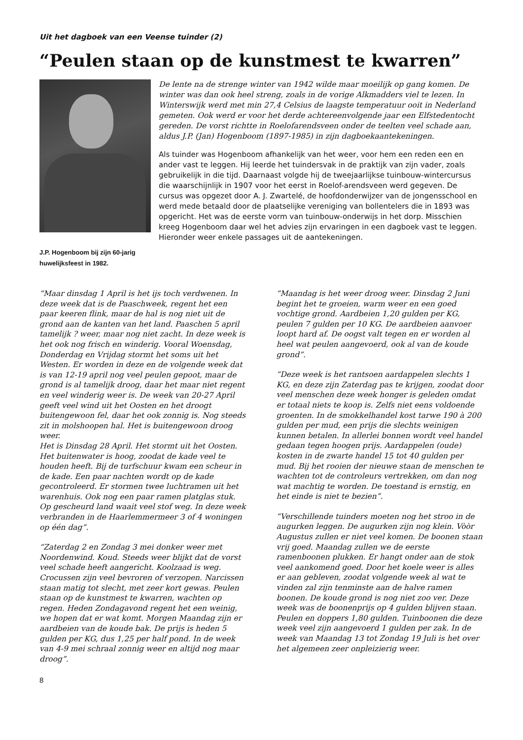Uit het dagboek van een Veense tuinder (2)
“Peulen staan op de kunstmest te kwarren”
J.P. Hogenboom bij zijn 60-jarig huwelijksfeest in 1982.
De lente na de strenge winter van 1942 wilde maar moeilijk op gang komen. De winter was dan ook heel streng, zoals in de vorige Alkmadders viel te lezen. In Winterswijk werd met min 27,4 Celsius de laagste temperatuur ooit in Nederland gemeten. Ook werd er voor het derde achtereenvolgende jaar een Elfstedentocht gereden. De vorst richtte in Roelofarendsveen onder de teelten veel schade aan, aldus J.P. (Jan) Hogenboom (1897-1985) in zijn dagboekaantekeningen.
Als tuinder was Hogenboom afhankelijk van het weer, voor hem een reden een en ander vast te leggen. Hij leerde het tuindersvak in de praktijk van zijn vader, zoals gebruikelijk in die tijd. Daarnaast volgde hij de tweejaarlijkse tuinbouw-wintercursus die waarschijnlijk in 1907 voor het eerst in Roelof-arendsveen werd gegeven. De cursus was opgezet door A. J. Zwartelé, de hoofdonderwijzer van de jongensschool en werd mede betaald door de plaatselijke vereniging van bollentelers die in 1893 was opgericht. Het was de eerste vorm van tuinbouw-onderwijs in het dorp. Misschien kreeg Hogenboom daar wel het advies zijn ervaringen in een dagboek vast te leggen. Hieronder weer enkele passages uit de aantekeningen.
“Maar dinsdag 1 April is het ijs toch verdwenen. In deze week dat is de Paaschweek, regent het een paar keeren flink, maar de hal is nog niet uit de grond aan de kanten van het land. Paaschen 5 april tamelijk ? weer, maar nog niet zacht. In deze week is het ook nog frisch en winderig. Vooral Woensdag, Donderdag en Vrijdag stormt het soms uit het Westen. Er worden in deze en de volgende week dat is van 12-19 april nog veel peulen gepoot, maar de grond is al tamelijk droog, daar het maar niet regent en veel winderig weer is. De week van 20-27 April geeft veel wind uit het Oosten en het droogt buitengewoon fel, daar het ook zonnig is. Nog steeds zit in molshoopen hal. Het is buitengewoon droog weer.
Het is Dinsdag 28 April. Het stormt uit het Oosten. Het buitenwater is hoog, zoodat de kade veel te houden heeft. Bij de turfschuur kwam een scheur in de kade. Een paar nachten wordt op de kade gecontroleerd. Er stormen twee luchtramen uit het warenhuis. Ook nog een paar ramen platglas stuk. Op gescheurd land waait veel stof weg. In deze week verbranden in de Haarlemmermeer 3 of 4 woningen op één dag”.
“Zaterdag 2 en Zondag 3 mei donker weer met Noordenwind. Koud. Steeds weer blijkt dat de vorst veel schade heeft aangericht. Koolzaad is weg. Crocussen zijn veel bevroren of verzopen. Narcissen staan matig tot slecht, met zeer kort gewas. Peulen staan op de kunstmest te kwarren, wachten op regen. Heden Zondagavond regent het een weinig, we hopen dat er wat komt. Morgen Maandag zijn er aardbeien van de koude bak. De prijs is heden 5 gulden per KG, dus 1,25 per half pond. In de week van 4-9 mei schraal zonnig weer en altijd nog maar droog”.
“Maandag is het weer droog weer. Dinsdag 2 Juni begint het te groeien, warm weer en een goed vochtige grond. Aardbeien 1,20 gulden per KG, peulen 7 gulden per 10 KG. De aardbeien aanvoer loopt hard af. De oogst valt tegen en er worden al heel wat peulen aangevoerd, ook al van de koude grond”.
“Deze week is het rantsoen aardappelen slechts 1 KG, en deze zijn Zaterdag pas te krijgen, zoodat door veel menschen deze week honger is geleden omdat er totaal niets te koop is. Zelfs niet eens voldoende groenten. In de smokkelhandel kost tarwe 190 à 200 gulden per mud, een prijs die slechts weinigen kunnen betalen. In allerlei bonnen wordt veel handel gedaan tegen hoogen prijs. Aardappelen (oude) kosten in de zwarte handel 15 tot 40 gulden per mud. Bij het rooien der nieuwe staan de menschen te wachten tot de controleurs vertrekken, om dan nog wat machtig te worden. De toestand is ernstig, en het einde is niet te bezien”.
“Verschillende tuinders moeten nog het stroo in de augurken leggen. De augurken zijn nog klein. Vòòr Augustus zullen er niet veel komen. De boonen staan vrij goed. Maandag zullen we de eerste ramenboonen plukken. Er hangt onder aan de stok veel aankomend goed. Door het koele weer is alles er aan gebleven, zoodat volgende week al wat te vinden zal zijn tenminste aan de halve ramen boonen. De koude grond is nog niet zoo ver. Deze week was de boonenprijs op 4 gulden blijven staan. Peulen en doppers 1,80 gulden. Tuinboonen die deze week veel zijn aangevoerd 1 gulden per zak. In de week van Maandag 13 tot Zondag 19 Juli is het over het algemeen zeer onpleizierig weer.
8